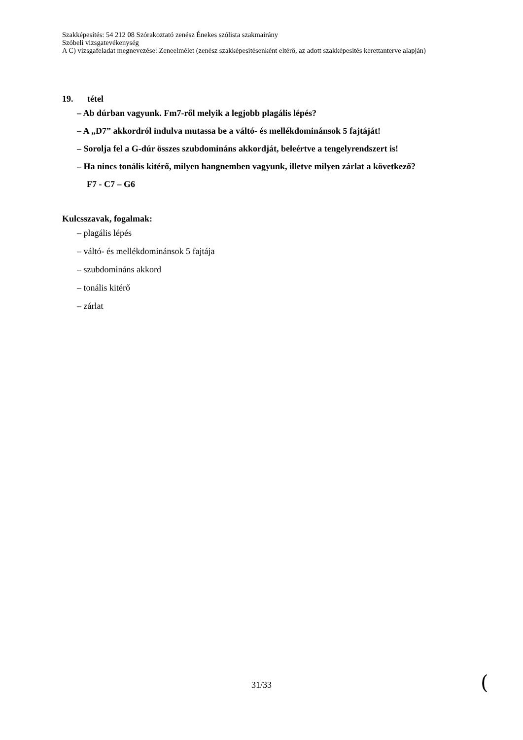Szakképesítés: 54 212 08 Szórakoztató zenész Énekes szólista szakmairány
Szóbeli vizsgatevékenység
A C) vizsgafeladat megnevezése: Zeneelmélet (zenész szakképesítésenként eltérő, az adott szakképesítés kerettanterve alapján)
19. tétel
– Ab dúrban vagyunk. Fm7-ről melyik a legjobb plagális lépés?
– A „D7” akkordról indulva mutassa be a váltó- és mellékdominánsok 5 fajtáját!
– Sorolja fel a G-dúr összes szubdomináns akkordját, beleértve a tengelyrendszert is!
– Ha nincs tonális kitérő, milyen hangnemben vagyunk, illetve milyen zárlat a következő?
F7 - C7 – G6
Kulcsszavak, fogalmak:
– plagális lépés
– váltó- és mellékdominánsok 5 fajtája
– szubdomináns akkord
– tonális kitérő
– zárlat
31/33 (